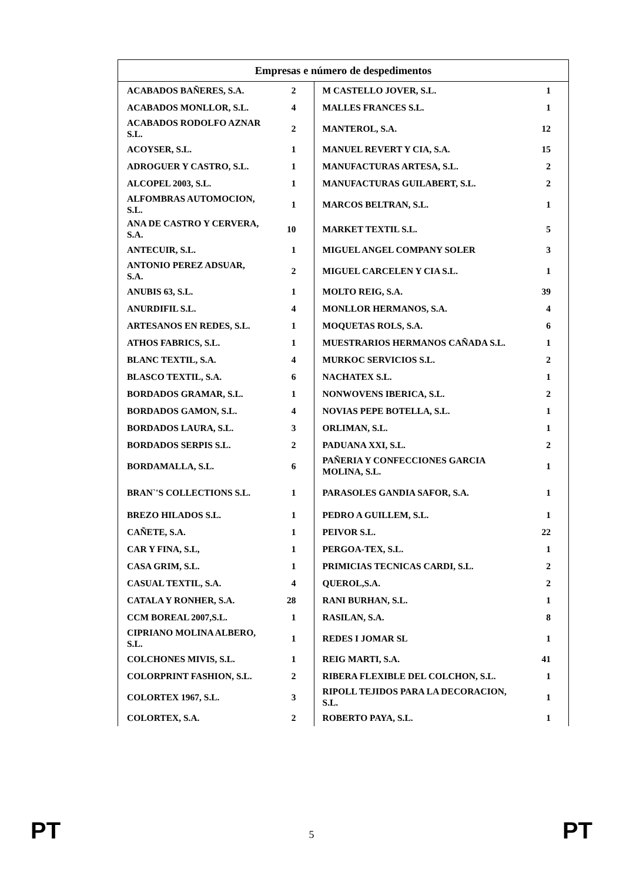| Empresas e número de despedimentos | | | |
| --- | --- | --- | --- |
| ACABADOS BAÑERES, S.A. | 2 | M CASTELLO JOVER, S.L. | 1 |
| ACABADOS MONLLOR, S.L. | 4 | MALLES FRANCES S.L. | 1 |
| ACABADOS RODOLFO AZNAR S.L. | 2 | MANTEROL, S.A. | 12 |
| ACOYSER, S.L. | 1 | MANUEL REVERT Y CIA, S.A. | 15 |
| ADROGUER Y CASTRO, S.L. | 1 | MANUFACTURAS ARTESA, S.L. | 2 |
| ALCOPEL 2003, S.L. | 1 | MANUFACTURAS GUILABERT, S.L. | 2 |
| ALFOMBRAS AUTOMOCION, S.L. | 1 | MARCOS BELTRAN, S.L. | 1 |
| ANA DE CASTRO Y CERVERA, S.A. | 10 | MARKET TEXTIL S.L. | 5 |
| ANTECUIR, S.L. | 1 | MIGUEL ANGEL COMPANY SOLER | 3 |
| ANTONIO PEREZ ADSUAR, S.A. | 2 | MIGUEL CARCELEN Y CIA S.L. | 1 |
| ANUBIS 63, S.L. | 1 | MOLTO REIG, S.A. | 39 |
| ANURDIFIL S.L. | 4 | MONLLOR HERMANOS, S.A. | 4 |
| ARTESANOS EN REDES, S.L. | 1 | MOQUETAS ROLS, S.A. | 6 |
| ATHOS FABRICS, S.L. | 1 | MUESTRARIOS HERMANOS CAÑADA S.L. | 1 |
| BLANC TEXTIL, S.A. | 4 | MURKOC SERVICIOS S.L. | 2 |
| BLASCO TEXTIL, S.A. | 6 | NACHATEX S.L. | 1 |
| BORDADOS GRAMAR, S.L. | 1 | NONWOVENS IBERICA, S.L. | 2 |
| BORDADOS GAMON, S.L. | 4 | NOVIAS PEPE BOTELLA, S.L. | 1 |
| BORDADOS LAURA, S.L. | 3 | ORLIMAN, S.L. | 1 |
| BORDADOS SERPIS S.L. | 2 | PADUANA XXI, S.L. | 2 |
| BORDAMALLA, S.L. | 6 | PAÑERIA Y CONFECCIONES GARCIA MOLINA, S.L. | 1 |
| BRAN`'S COLLECTIONS S.L. | 1 | PARASOLES GANDIA SAFOR, S.A. | 1 |
| BREZO HILADOS S.L. | 1 | PEDRO A GUILLEM, S.L. | 1 |
| CAÑETE, S.A. | 1 | PEIVOR S.L. | 22 |
| CAR Y FINA, S.L, | 1 | PERGOA-TEX, S.L. | 1 |
| CASA GRIM, S.L. | 1 | PRIMICIAS TECNICAS CARDI, S.L. | 2 |
| CASUAL TEXTIL, S.A. | 4 | QUEROL,S.A. | 2 |
| CATALA Y RONHER, S.A. | 28 | RANI BURHAN, S.L. | 1 |
| CCM BOREAL 2007,S.L. | 1 | RASILAN, S.A. | 8 |
| CIPRIANO MOLINA ALBERO, S.L. | 1 | REDES I JOMAR SL | 1 |
| COLCHONES MIVIS, S.L. | 1 | REIG MARTI, S.A. | 41 |
| COLORPRINT FASHION, S.L. | 2 | RIBERA FLEXIBLE DEL COLCHON, S.L. | 1 |
| COLORTEX 1967, S.L. | 3 | RIPOLL TEJIDOS PARA LA DECORACION, S.L. | 1 |
| COLORTEX, S.A. | 2 | ROBERTO PAYA, S.L. | 1 |
PT 5 PT